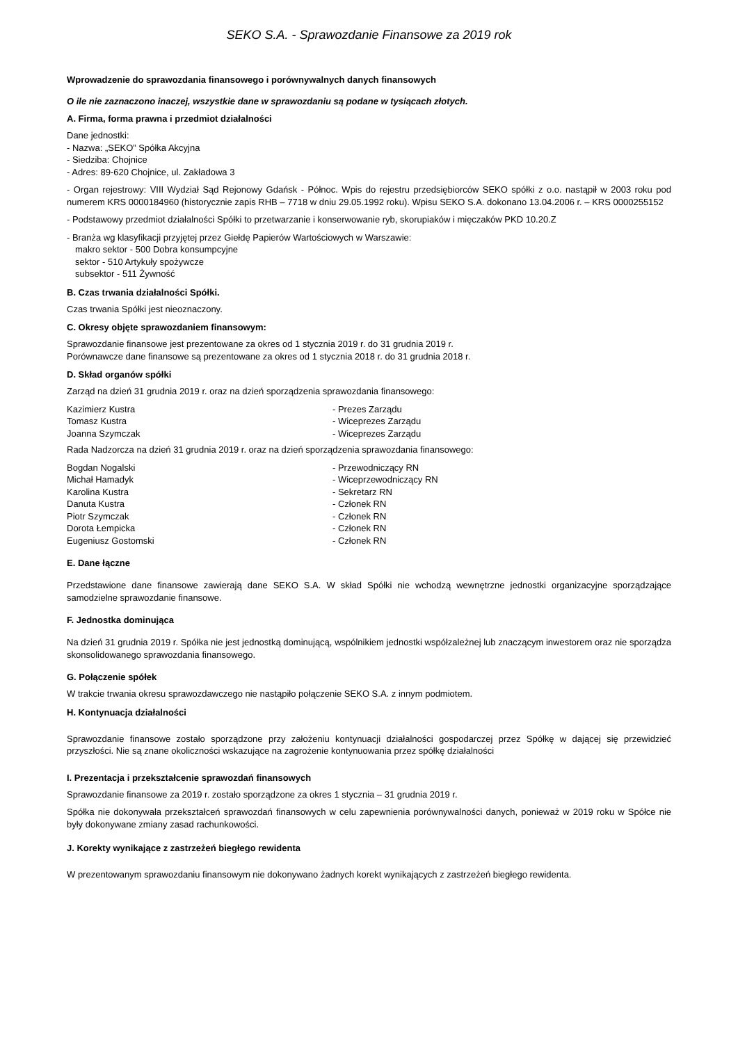SEKO S.A. - Sprawozdanie Finansowe za 2019 rok
Wprowadzenie do sprawozdania finansowego i porównywalnych danych finansowych
O ile nie zaznaczono inaczej, wszystkie dane w sprawozdaniu są podane w tysiącach złotych.
A. Firma, forma prawna i przedmiot działalności
Dane jednostki:
- Nazwa: „SEKO” Spółka Akcyjna
- Siedziba: Chojnice
- Adres: 89-620 Chojnice, ul. Zakładowa 3
- Organ rejestrowy: VIII Wydział Sąd Rejonowy Gdańsk - Północ. Wpis do rejestru przedsiębiorców SEKO spółki z o.o. nastąpił w 2003 roku pod numerem KRS 0000184960 (historycznie zapis RHB – 7718 w dniu 29.05.1992 roku). Wpisu SEKO S.A. dokonano 13.04.2006 r. – KRS 0000255152
- Podstawowy przedmiot działalności Spółki to przetwarzanie i konserwowanie ryb, skorupiaków i mięczaków PKD 10.20.Z
- Branża wg klasyfikacji przyjętej przez Giełdę Papierów Wartościowych w Warszawie:
makro sektor - 500 Dobra konsumpcyjne
sektor - 510 Artykuły spożywcze
subsektor - 511 Żywność
B. Czas trwania działalności Spółki.
Czas trwania Spółki jest nieoznaczony.
C. Okresy objęte sprawozdaniem finansowym:
Sprawozdanie finansowe jest prezentowane za okres od 1 stycznia 2019 r. do 31 grudnia 2019 r.
Porównawcze dane finansowe są prezentowane za okres od 1 stycznia 2018 r. do 31 grudnia 2018 r.
D. Skład organów spółki
Zarząd na dzień 31 grudnia 2019 r. oraz na dzień sporządzenia sprawozdania finansowego:
| Kazimierz Kustra | - Prezes Zarządu |
| Tomasz Kustra | - Wiceprezes Zarządu |
| Joanna Szymczak | - Wiceprezes Zarządu |
Rada Nadzorcza na dzień 31 grudnia 2019 r. oraz na dzień sporządzenia sprawozdania finansowego:
| Bogdan Nogalski | - Przewodniczący RN |
| Michał Hamadyk | - Wiceprzewodniczący RN |
| Karolina Kustra | - Sekretarz RN |
| Danuta Kustra | - Członek RN |
| Piotr Szymczak | - Członek RN |
| Dorota Łempicka | - Członek RN |
| Eugeniusz Gostomski | - Członek RN |
E. Dane łączne
Przedstawione dane finansowe zawierają dane SEKO S.A. W skład Spółki nie wchodzą wewnętrzne jednostki organizacyjne sporządzające samodzielne sprawozdanie finansowe.
F. Jednostka dominująca
Na dzień 31 grudnia 2019 r. Spółka nie jest jednostką dominującą, wspólnikiem jednostki współzależnej lub znaczącym inwestorem oraz nie sporządza skonsolidowanego sprawozdania finansowego.
G. Połączenie spółek
W trakcie trwania okresu sprawozdawczego nie nastąpiło połączenie SEKO S.A. z innym podmiotem.
H. Kontynuacja działalności
Sprawozdanie finansowe zostało sporządzone przy założeniu kontynuacji działalności gospodarczej przez Spółkę w dającej się przewidzieć przyszłości. Nie są znane okoliczności wskazujące na zagrożenie kontynuowania przez spółkę działalności
I. Prezentacja i przekształcenie sprawozdań finansowych
Sprawozdanie finansowe za 2019 r. zostało sporządzone za okres 1 stycznia – 31 grudnia 2019 r.
Spółka nie dokonywała przekształceń sprawozdań finansowych w celu zapewnienia porównywalności danych, ponieważ w 2019 roku w Spółce nie były dokonywane zmiany zasad rachunkowości.
J. Korekty wynikające z zastrzeżeń biegłego rewidenta
W prezentowanym sprawozdaniu finansowym nie dokonywano żadnych korekt wynikających z zastrzeżeń biegłego rewidenta.